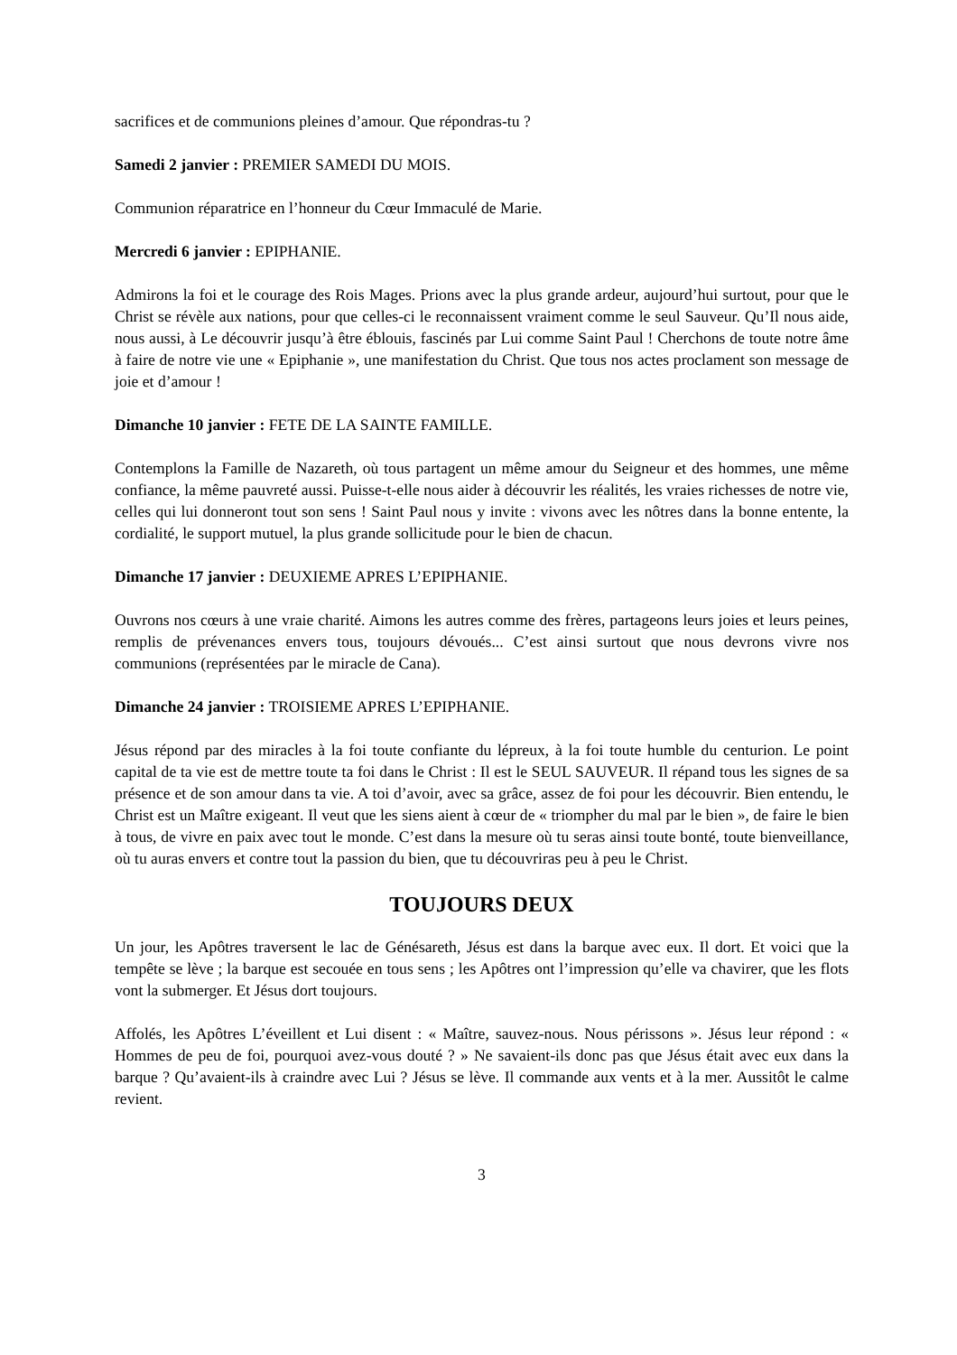sacrifices et de communions pleines d’amour. Que répondras-tu ?
Samedi 2 janvier : PREMIER SAMEDI DU MOIS.
Communion réparatrice en l’honneur du Cœur Immaculé de Marie.
Mercredi 6 janvier : EPIPHANIE.
Admirons la foi et le courage des Rois Mages. Prions avec la plus grande ardeur, aujourd’hui surtout, pour que le Christ se révèle aux nations, pour que celles-ci le reconnaissent vraiment comme le seul Sauveur. Qu’Il nous aide, nous aussi, à Le découvrir jusqu’à être éblouis, fascinés par Lui comme Saint Paul ! Cherchons de toute notre âme à faire de notre vie une « Epiphanie », une manifestation du Christ. Que tous nos actes proclament son message de joie et d’amour !
Dimanche 10 janvier : FETE DE LA SAINTE FAMILLE.
Contemplons la Famille de Nazareth, où tous partagent un même amour du Seigneur et des hommes, une même confiance, la même pauvreté aussi. Puisse-t-elle nous aider à découvrir les réalités, les vraies richesses de notre vie, celles qui lui donneront tout son sens ! Saint Paul nous y invite : vivons avec les nôtres dans la bonne entente, la cordialité, le support mutuel, la plus grande sollicitude pour le bien de chacun.
Dimanche 17 janvier : DEUXIEME APRES L’EPIPHANIE.
Ouvrons nos cœurs à une vraie charité. Aimons les autres comme des frères, partageons leurs joies et leurs peines, remplis de prévenances envers tous, toujours dévoués... C’est ainsi surtout que nous devrons vivre nos communions (représentées par le miracle de Cana).
Dimanche 24 janvier : TROISIEME APRES L’EPIPHANIE.
Jésus répond par des miracles à la foi toute confiante du lépreux, à la foi toute humble du centurion. Le point capital de ta vie est de mettre toute ta foi dans le Christ : Il est le SEUL SAUVEUR. Il répand tous les signes de sa présence et de son amour dans ta vie. A toi d’avoir, avec sa grâce, assez de foi pour les découvrir. Bien entendu, le Christ est un Maître exigeant. Il veut que les siens aient à cœur de « triompher du mal par le bien », de faire le bien à tous, de vivre en paix avec tout le monde. C’est dans la mesure où tu seras ainsi toute bonté, toute bienveillance, où tu auras envers et contre tout la passion du bien, que tu découvriras peu à peu le Christ.
TOUJOURS DEUX
Un jour, les Apôtres traversent le lac de Génésareth, Jésus est dans la barque avec eux. Il dort. Et voici que la tempête se lève ; la barque est secouée en tous sens ; les Apôtres ont l’impression qu’elle va chavirer, que les flots vont la submerger. Et Jésus dort toujours.
Affolés, les Apôtres L’éveillent et Lui disent : « Maître, sauvez-nous. Nous périssons ». Jésus leur répond : « Hommes de peu de foi, pourquoi avez-vous douté ? » Ne savaient-ils donc pas que Jésus était avec eux dans la barque ? Qu’avaient-ils à craindre avec Lui ? Jésus se lève. Il commande aux vents et à la mer. Aussitôt le calme revient.
3